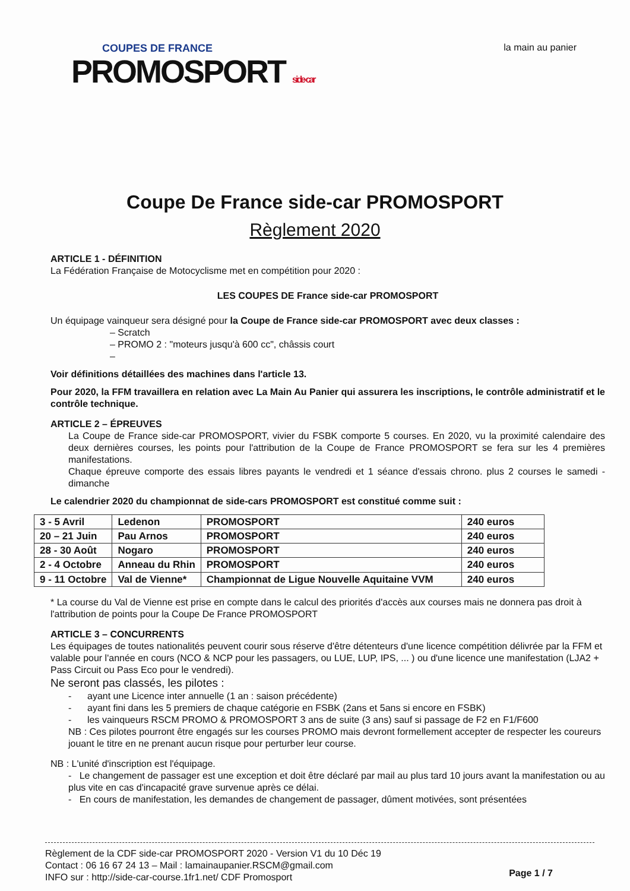COUPES DE FRANCE
PROMOSPORT side-car
la main au panier
Coupe De France side-car PROMOSPORT
Règlement 2020
ARTICLE 1 - DÉFINITION
La Fédération Française de Motocyclisme met en compétition pour 2020 :
LES COUPES DE France side-car PROMOSPORT
Un équipage vainqueur sera désigné pour la Coupe de France side-car PROMOSPORT avec deux classes :
– Scratch
– PROMO 2 : "moteurs jusqu'à 600 cc", châssis court
–
Voir définitions détaillées des machines dans l'article 13.
Pour 2020, la FFM travaillera en relation avec La Main Au Panier qui assurera les inscriptions, le contrôle administratif et le contrôle technique.
ARTICLE 2 – ÉPREUVES
La Coupe de France side-car PROMOSPORT, vivier du FSBK comporte 5 courses. En 2020, vu la proximité calendaire des deux dernières courses, les points pour l'attribution de la Coupe de France PROMOSPORT se fera sur les 4 premières manifestations.
Chaque épreuve comporte des essais libres payants le vendredi et 1 séance d'essais chrono. plus 2 courses le samedi - dimanche
Le calendrier 2020 du championnat de side-cars PROMOSPORT est constitué comme suit :
| 3 - 5 Avril | Ledenon | PROMOSPORT | 240 euros |
| 20 – 21 Juin | Pau Arnos | PROMOSPORT | 240 euros |
| 28 - 30 Août | Nogaro | PROMOSPORT | 240 euros |
| 2 - 4 Octobre | Anneau du Rhin | PROMOSPORT | 240 euros |
| 9 - 11 Octobre | Val de Vienne* | Championnat de Ligue Nouvelle Aquitaine VVM | 240 euros |
* La course du Val de Vienne est prise en compte dans le calcul des priorités d'accès aux courses mais ne donnera pas droit à l'attribution de points pour la Coupe De France PROMOSPORT
ARTICLE 3 – CONCURRENTS
Les équipages de toutes nationalités peuvent courir sous réserve d'être détenteurs d'une licence compétition délivrée par la FFM et valable pour l'année en cours (NCO & NCP pour les passagers, ou LUE, LUP, IPS, ... ) ou d'une licence une manifestation (LJA2 + Pass Circuit ou Pass Eco pour le vendredi).
Ne seront pas classés, les pilotes :
- ayant une Licence inter annuelle (1 an : saison précédente)
- ayant fini dans les 5 premiers de chaque catégorie en FSBK (2ans et 5ans si encore en FSBK)
- les vainqueurs RSCM PROMO & PROMOSPORT 3 ans de suite (3 ans) sauf si passage de F2 en F1/F600
NB : Ces pilotes pourront être engagés sur les courses PROMO mais devront formellement accepter de respecter les coureurs jouant le titre en ne prenant aucun risque pour perturber leur course.
NB : L'unité d'inscription est l'équipage.
- Le changement de passager est une exception et doit être déclaré par mail au plus tard 10 jours avant la manifestation ou au plus vite en cas d'incapacité grave survenue après ce délai.
- En cours de manifestation, les demandes de changement de passager, dûment motivées, sont présentées
Règlement de la CDF side-car PROMOSPORT 2020 - Version V1 du 10 Déc 19
Contact : 06 16 67 24 13 – Mail : lamainaupanier.RSCM@gmail.com
INFO sur : http://side-car-course.1fr1.net/ CDF Promosport
Page 1 / 7